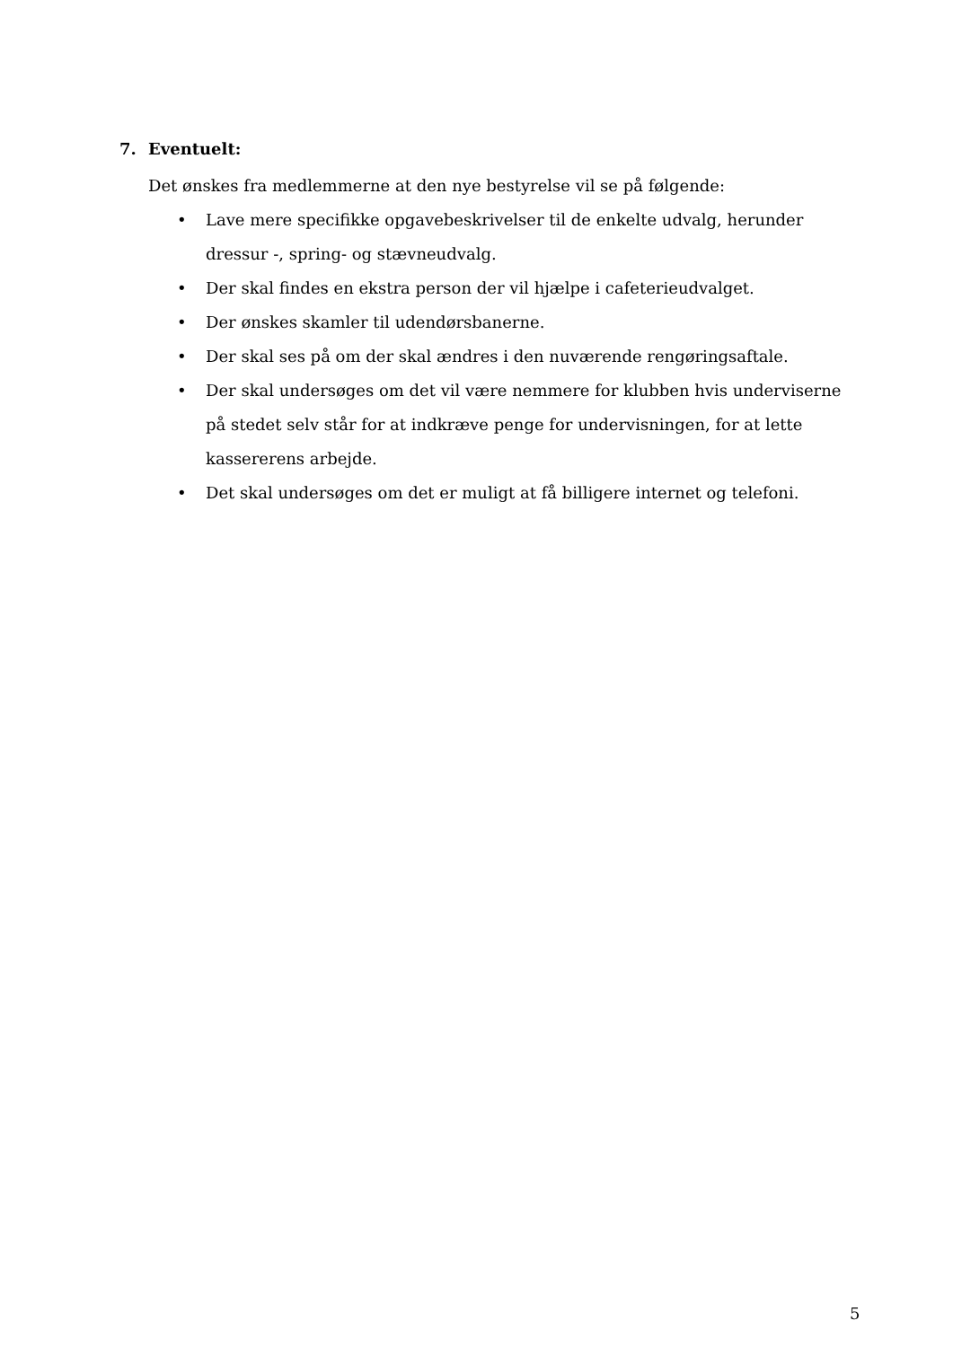7. Eventuelt:
Det ønskes fra medlemmerne at den nye bestyrelse vil se på følgende:
• Lave mere specifikke opgavebeskrivelser til de enkelte udvalg, herunder dressur -, spring- og stævneudvalg.
• Der skal findes en ekstra person der vil hjælpe i cafeterieudvalget.
• Der ønskes skamler til udendørsbanerne.
• Der skal ses på om der skal ændres i den nuværende rengøringsaftale.
• Der skal undersøges om det vil være nemmere for klubben hvis underviserne på stedet selv står for at indkræve penge for undervisningen, for at lette kassererens arbejde.
• Det skal undersøges om det er muligt at få billigere internet og telefoni.
5